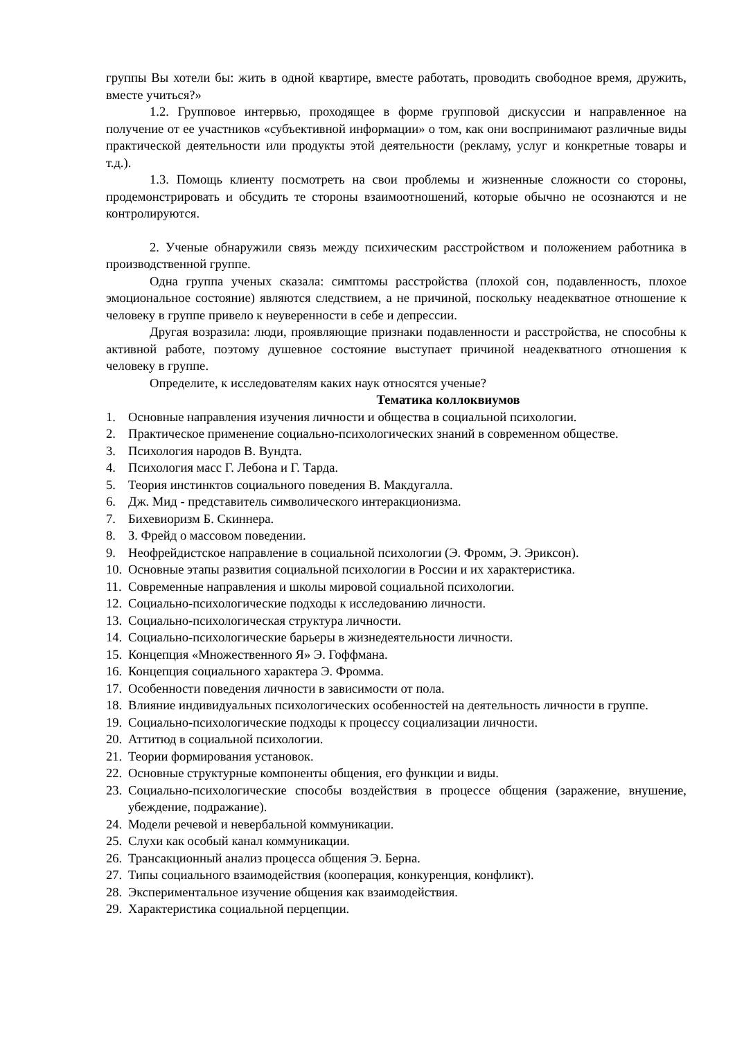группы Вы хотели бы: жить в одной квартире, вместе работать, проводить свободное время, дружить, вместе учиться?»
1.2. Групповое интервью, проходящее в форме групповой дискуссии и направленное на получение от ее участников «субъективной информации» о том, как они воспринимают различные виды практической деятельности или продукты этой деятельности (рекламу, услуг и конкретные товары и т.д.).
1.3. Помощь клиенту посмотреть на свои проблемы и жизненные сложности со стороны, продемонстрировать и обсудить те стороны взаимоотношений, которые обычно не осознаются и не контролируются.
2. Ученые обнаружили связь между психическим расстройством и положением работника в производственной группе.
Одна группа ученых сказала: симптомы расстройства (плохой сон, подавленность, плохое эмоциональное состояние) являются следствием, а не причиной, поскольку неадекватное отношение к человеку в группе привело к неуверенности в себе и депрессии.
Другая возразила: люди, проявляющие признаки подавленности и расстройства, не способны к активной работе, поэтому душевное состояние выступает причиной неадекватного отношения к человеку в группе.
Определите, к исследователям каких наук относятся ученые?
Тематика коллоквиумов
1. Основные направления изучения личности и общества в социальной психологии.
2. Практическое применение социально-психологических знаний в современном обществе.
3. Психология народов В. Вундта.
4. Психология масс Г. Лебона и Г. Тарда.
5. Теория инстинктов социального поведения В. Макдугалла.
6. Дж. Мид - представитель символического интеракционизма.
7. Бихевиоризм Б. Скиннера.
8. З. Фрейд о массовом поведении.
9. Неофрейдистское направление в социальной психологии (Э. Фромм, Э. Эриксон).
10. Основные этапы развития социальной психологии в России и их характеристика.
11. Современные направления и школы мировой социальной психологии.
12. Социально-психологические подходы к исследованию личности.
13. Социально-психологическая структура личности.
14. Социально-психологические барьеры в жизнедеятельности личности.
15. Концепция «Множественного Я» Э. Гоффмана.
16. Концепция социального характера Э. Фромма.
17. Особенности поведения личности в зависимости от пола.
18. Влияние индивидуальных психологических особенностей на деятельность личности в группе.
19. Социально-психологические подходы к процессу социализации личности.
20. Аттитюд в социальной психологии.
21. Теории формирования установок.
22. Основные структурные компоненты общения, его функции и виды.
23. Социально-психологические способы воздействия в процессе общения (заражение, внушение, убеждение, подражание).
24. Модели речевой и невербальной коммуникации.
25. Слухи как особый канал коммуникации.
26. Трансакционный анализ процесса общения Э. Берна.
27. Типы социального взаимодействия (кооперация, конкуренция, конфликт).
28. Экспериментальное изучение общения как взаимодействия.
29. Характеристика социальной перцепции.